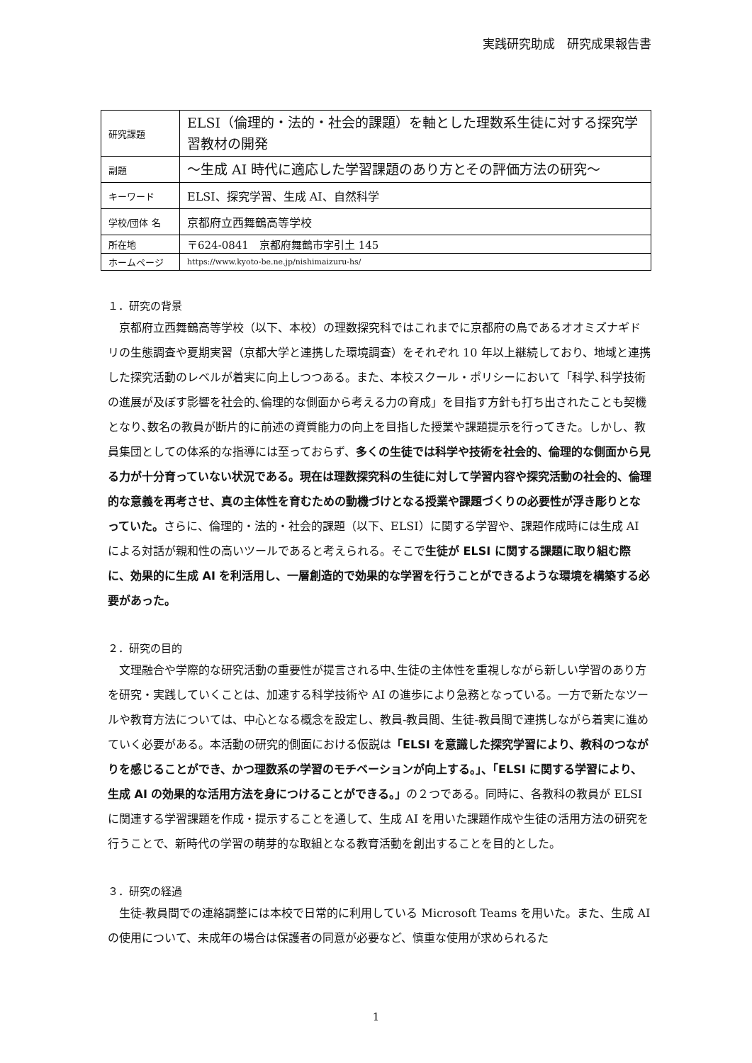実践研究助成　研究成果報告書
| 研究課題 | ELSI（倫理的・法的・社会的課題）を軸とした理数系生徒に対する探究学習教材の開発 |
| 副題 | ～生成 AI 時代に適応した学習課題のあり方とその評価方法の研究～ |
| キーワード | ELSI、探究学習、生成 AI、自然科学 |
| 学校/団体 名 | 京都府立西舞鶴高等学校 |
| 所在地 | 〒624-0841 京都府舞鶴市字引土 145 |
| ホームページ | https://www.kyoto-be.ne.jp/nishimaizuru-hs/ |
１．研究の背景
京都府立西舞鶴高等学校（以下、本校）の理数探究科ではこれまでに京都府の鳥であるオオミズナギドリの生態調査や夏期実習（京都大学と連携した環境調査）をそれぞれ 10 年以上継続しており、地域と連携した探究活動のレベルが着実に向上しつつある。また、本校スクール・ポリシーにおいて「科学､科学技術の進展が及ぼす影響を社会的､倫理的な側面から考える力の育成」を目指す方針も打ち出されたことも契機となり､数名の教員が断片的に前述の資質能力の向上を目指した授業や課題提示を行ってきた。しかし、教員集団としての体系的な指導には至っておらず、多くの生徒では科学や技術を社会的、倫理的な側面から見る力が十分育っていない状況である。現在は理数探究科の生徒に対して学習内容や探究活動の社会的、倫理的な意義を再考させ、真の主体性を育むための動機づけとなる授業や課題づくりの必要性が浮き彫りとなっていた。さらに、倫理的・法的・社会的課題（以下、ELSI）に関する学習や、課題作成時には生成 AI による対話が親和性の高いツールであると考えられる。そこで生徒が ELSI に関する課題に取り組む際に、効果的に生成 AI を利活用し、一層創造的で効果的な学習を行うことができるような環境を構築する必要があった。
２．研究の目的
文理融合や学際的な研究活動の重要性が提言される中､生徒の主体性を重視しながら新しい学習のあり方を研究・実践していくことは、加速する科学技術や AI の進歩により急務となっている。一方で新たなツールや教育方法については、中心となる概念を設定し、教員-教員間、生徒-教員間で連携しながら着実に進めていく必要がある。本活動の研究的側面における仮説は「ELSI を意識した探究学習により、教科のつながりを感じることができ、かつ理数系の学習のモチベーションが向上する。」、「ELSI に関する学習により、生成 AI の効果的な活用方法を身につけることができる。」の２つである。同時に、各教科の教員が ELSI に関連する学習課題を作成・提示することを通して、生成 AI を用いた課題作成や生徒の活用方法の研究を行うことで、新時代の学習の萌芽的な取組となる教育活動を創出することを目的とした。
３．研究の経過
生徒-教員間での連絡調整には本校で日常的に利用している Microsoft Teams を用いた。また、生成 AI の使用について、未成年の場合は保護者の同意が必要など、慎重な使用が求められるた
1